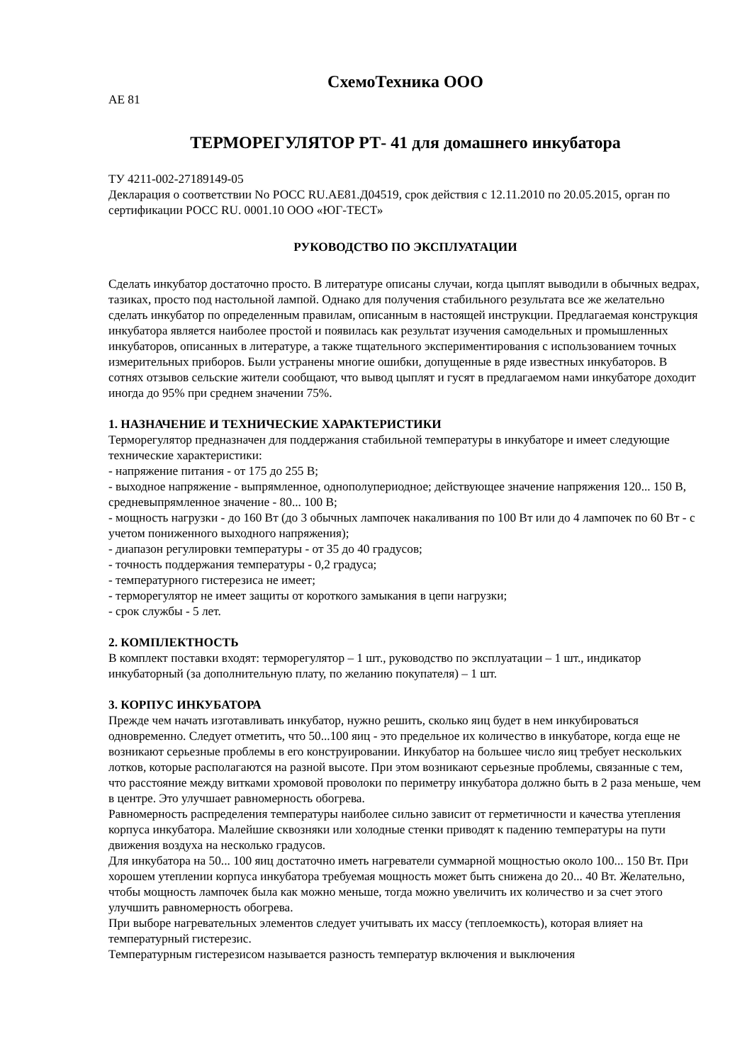СхемоТехника ООО
АЕ 81
ТЕРМОРЕГУЛЯТОР РТ- 41 для домашнего инкубатора
ТУ 4211-002-27189149-05
Декларация о соответствии No РОСС RU.AE81.Д04519, срок действия с 12.11.2010 по 20.05.2015, орган по сертификации РОСС RU. 0001.10 ООО «ЮГ-ТЕСТ»
РУКОВОДСТВО ПО ЭКСПЛУАТАЦИИ
Сделать инкубатор достаточно просто. В литературе описаны случаи, когда цыплят выводили в обычных ведрах, тазиках, просто под настольной лампой. Однако для получения стабильного результата все же желательно сделать инкубатор по определенным правилам, описанным в настоящей инструкции. Предлагаемая конструкция инкубатора является наиболее простой и появилась как результат изучения самодельных и промышленных инкубаторов, описанных в литературе, а также тщательного экспериментирования с использованием точных измерительных приборов. Были устранены многие ошибки, допущенные в ряде известных инкубаторов. В сотнях отзывов сельские жители сообщают, что вывод цыплят и гусят в предлагаемом нами инкубаторе доходит иногда до 95% при среднем значении 75%.
1. НАЗНАЧЕНИЕ И ТЕХНИЧЕСКИЕ ХАРАКТЕРИСТИКИ
Терморегулятор предназначен для поддержания стабильной температуры в инкубаторе и имеет следующие технические характеристики:
- напряжение питания - от 175 до 255 В;
- выходное напряжение - выпрямленное, однополупериодное; действующее значение напряжения 120... 150 В, средневыпрямленное значение - 80... 100 В;
- мощность нагрузки - до 160 Вт (до 3 обычных лампочек накаливания по 100 Вт или до 4 лампочек по 60 Вт - с учетом пониженного выходного напряжения);
- диапазон регулировки температуры - от 35 до 40 градусов;
- точность поддержания температуры - 0,2 градуса;
- температурного гистерезиса не имеет;
- терморегулятор не имеет защиты от короткого замыкания в цепи нагрузки;
- срок службы - 5 лет.
2. КОМПЛЕКТНОСТЬ
В комплект поставки входят: терморегулятор – 1 шт., руководство по эксплуатации – 1 шт., индикатор инкубаторный (за дополнительную плату, по желанию покупателя) – 1 шт.
3. КОРПУС ИНКУБАТОРА
Прежде чем начать изготавливать инкубатор, нужно решить, сколько яиц будет в нем инкубироваться одновременно. Следует отметить, что 50...100 яиц - это предельное их количество в инкубаторе, когда еще не возникают серьезные проблемы в его конструировании. Инкубатор на большее число яиц требует нескольких лотков, которые располагаются на разной высоте. При этом возникают серьезные проблемы, связанные с тем, что расстояние между витками хромовой проволоки по периметру инкубатора должно быть в 2 раза меньше, чем в центре. Это улучшает равномерность обогрева.
Равномерность распределения температуры наиболее сильно зависит от герметичности и качества утепления корпуса инкубатора. Малейшие сквозняки или холодные стенки приводят к падению температуры на пути движения воздуха на несколько градусов.
Для инкубатора на 50... 100 яиц достаточно иметь нагреватели суммарной мощностью около 100... 150 Вт. При хорошем утеплении корпуса инкубатора требуемая мощность может быть снижена до 20... 40 Вт. Желательно, чтобы мощность лампочек была как можно меньше, тогда можно увеличить их количество и за счет этого улучшить равномерность обогрева.
При выборе нагревательных элементов следует учитывать их массу (теплоемкость), которая влияет на температурный гистерезис.
Температурным гистерезисом называется разность температур включения и выключения